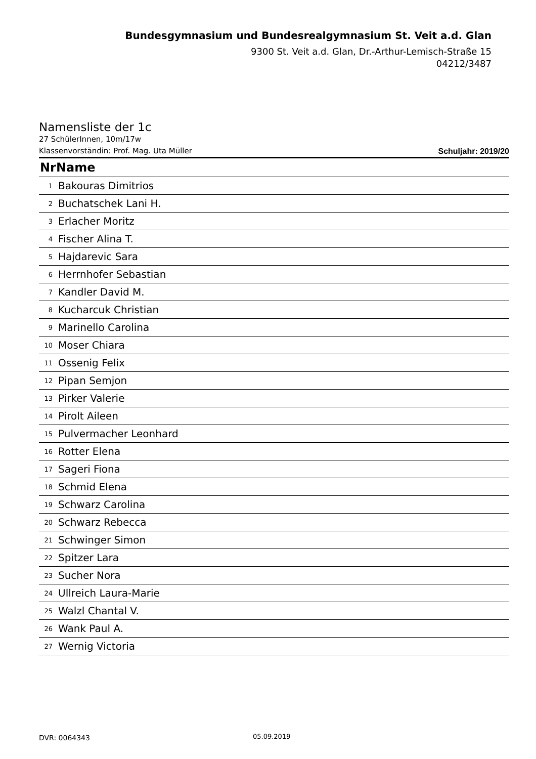Bundesgymnasium und Bundesrealgymnasium St. Veit a.d. Glan
9300 St. Veit a.d. Glan, Dr.-Arthur-Lemisch-Straße 15
04212/3487
Namensliste der 1c
27 SchülerInnen, 10m/17w
Klassenvorständin: Prof. Mag. Uta Müller Schuljahr: 2019/20
| NrName | |
| --- | --- |
| 1 | Bakouras Dimitrios |
| 2 | Buchatschek Lani H. |
| 3 | Erlacher Moritz |
| 4 | Fischer Alina T. |
| 5 | Hajdarevic Sara |
| 6 | Herrnhofer Sebastian |
| 7 | Kandler David M. |
| 8 | Kucharcuk Christian |
| 9 | Marinello Carolina |
| 10 | Moser Chiara |
| 11 | Ossenig Felix |
| 12 | Pipan Semjon |
| 13 | Pirker Valerie |
| 14 | Pirolt Aileen |
| 15 | Pulvermacher Leonhard |
| 16 | Rotter Elena |
| 17 | Sageri Fiona |
| 18 | Schmid Elena |
| 19 | Schwarz Carolina |
| 20 | Schwarz Rebecca |
| 21 | Schwinger Simon |
| 22 | Spitzer Lara |
| 23 | Sucher Nora |
| 24 | Ullreich Laura-Marie |
| 25 | Walzl Chantal V. |
| 26 | Wank Paul A. |
| 27 | Wernig Victoria |
DVR: 0064343 05.09.2019